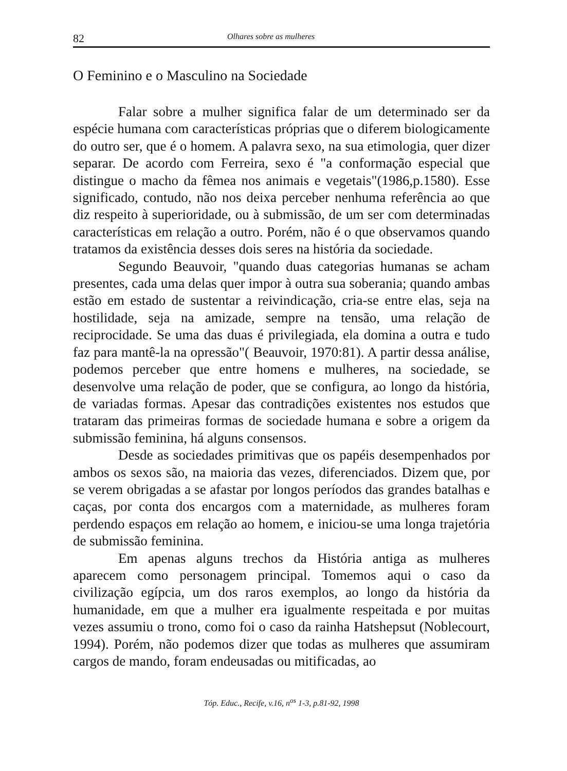82 Olhares sobre as mulheres
O Feminino e o Masculino na Sociedade
Falar sobre a mulher significa falar de um determinado ser da espécie humana com características próprias que o diferem biologicamente do outro ser, que é o homem. A palavra sexo, na sua etimologia, quer dizer separar. De acordo com Ferreira, sexo é "a conformação especial que distingue o macho da fêmea nos animais e vegetais"(1986,p.1580). Esse significado, contudo, não nos deixa perceber nenhuma referência ao que diz respeito à superioridade, ou à submissão, de um ser com determinadas características em relação a outro. Porém, não é o que observamos quando tratamos da existência desses dois seres na história da sociedade.
Segundo Beauvoir, "quando duas categorias humanas se acham presentes, cada uma delas quer impor à outra sua soberania; quando ambas estão em estado de sustentar a reivindicação, cria-se entre elas, seja na hostilidade, seja na amizade, sempre na tensão, uma relação de reciprocidade. Se uma das duas é privilegiada, ela domina a outra e tudo faz para mantê-la na opressão"( Beauvoir, 1970:81). A partir dessa análise, podemos perceber que entre homens e mulheres, na sociedade, se desenvolve uma relação de poder, que se configura, ao longo da história, de variadas formas. Apesar das contradições existentes nos estudos que trataram das primeiras formas de sociedade humana e sobre a origem da submissão feminina, há alguns consensos.
Desde as sociedades primitivas que os papéis desempenhados por ambos os sexos são, na maioria das vezes, diferenciados. Dizem que, por se verem obrigadas a se afastar por longos períodos das grandes batalhas e caças, por conta dos encargos com a maternidade, as mulheres foram perdendo espaços em relação ao homem, e iniciou-se uma longa trajetória de submissão feminina.
Em apenas alguns trechos da História antiga as mulheres aparecem como personagem principal. Tomemos aqui o caso da civilização egípcia, um dos raros exemplos, ao longo da história da humanidade, em que a mulher era igualmente respeitada e por muitas vezes assumiu o trono, como foi o caso da rainha Hatshepsut (Noblecourt, 1994). Porém, não podemos dizer que todas as mulheres que assumiram cargos de mando, foram endeusadas ou mitificadas, ao
Tóp. Educ., Recife, v.16, n<sup>os</sup> 1-3, p.81-92, 1998